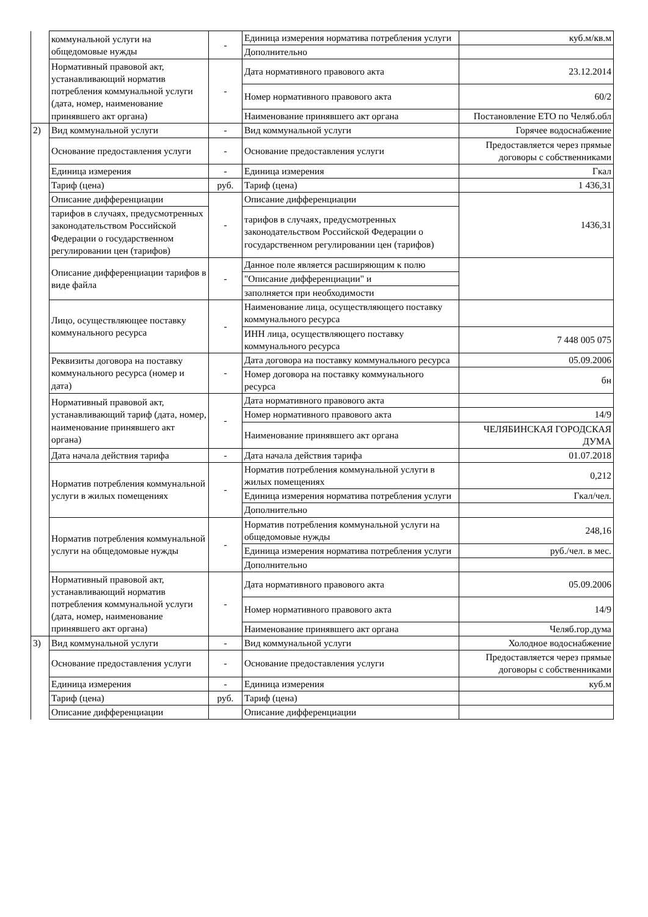| | коммунальной услуги на общедомовые нужды | - | Единица измерения норматива потребления услуги | куб.м/кв.м |
| | | | Дополнительно | |
| | Нормативный правовой акт, устанавливающий норматив потребления коммунальной услуги (дата, номер, наименование принявшего акт органа) | - | Дата нормативного правового акта | 23.12.2014 |
| | | | Номер нормативного правового акта | 60/2 |
| | | | Наименование принявшего акт органа | Постановление ЕТО по Челяб.обл |
| 2) | Вид коммунальной услуги | - | Вид коммунальной услуги | Горячее водоснабжение |
| | Основание предоставления услуги | - | Основание предоставления услуги | Предоставляется через прямые договоры с собственниками |
| | Единица измерения | - | Единица измерения | Гкал |
| | Тариф (цена) | руб. | Тариф (цена) | 1 436,31 |
| | Описание дифференциации | - | Описание дифференциации | 1436,31 |
| | тарифов в случаях, предусмотренных законодательством Российской Федерации о государственном регулировании цен (тарифов) | | тарифов в случаях, предусмотренных законодательством Российской Федерации о государственном регулировании цен (тарифов) | |
| | Описание дифференциации тарифов в виде файла | - | Данное поле является расширяющим к полю | |
| | | | "Описание дифференциации" и | |
| | | | заполняется при необходимости | |
| | Лицо, осуществляющее поставку коммунального ресурса | - | Наименование лица, осуществляющего поставку коммунального ресурса | |
| | | | ИНН лица, осуществляющего поставку коммунального ресурса | 7 448 005 075 |
| | Реквизиты договора на поставку коммунального ресурса (номер и дата) | - | Дата договора на поставку коммунального ресурса | 05.09.2006 |
| | | | Номер договора на поставку коммунального ресурса | бн |
| | Нормативный правовой акт, устанавливающий тариф (дата, номер, наименование принявшего акт органа) | - | Дата нормативного правового акта | |
| | | | Номер нормативного правового акта | 14/9 |
| | | | Наименование принявшего акт органа | ЧЕЛЯБИНСКАЯ ГОРОДСКАЯ ДУМА |
| | Дата начала действия тарифа | - | Дата начала действия тарифа | 01.07.2018 |
| | Норматив потребления коммунальной услуги в жилых помещениях | - | Норматив потребления коммунальной услуги в жилых помещениях | 0,212 |
| | | | Единица измерения норматива потребления услуги | Гкал/чел. |
| | | | Дополнительно | |
| | Норматив потребления коммунальной услуги на общедомовые нужды | - | Норматив потребления коммунальной услуги на общедомовые нужды | 248,16 |
| | | | Единица измерения норматива потребления услуги | руб./чел. в мес. |
| | | | Дополнительно | |
| | Нормативный правовой акт, устанавливающий норматив потребления коммунальной услуги (дата, номер, наименование принявшего акт органа) | - | Дата нормативного правового акта | 05.09.2006 |
| | | | Номер нормативного правового акта | 14/9 |
| | | | Наименование принявшего акт органа | Челяб.гор.дума |
| 3) | Вид коммунальной услуги | - | Вид коммунальной услуги | Холодное водоснабжение |
| | Основание предоставления услуги | - | Основание предоставления услуги | Предоставляется через прямые договоры с собственниками |
| | Единица измерения | - | Единица измерения | куб.м |
| | Тариф (цена) | руб. | Тариф (цена) | |
| | Описание дифференциации | | Описание дифференциации | |